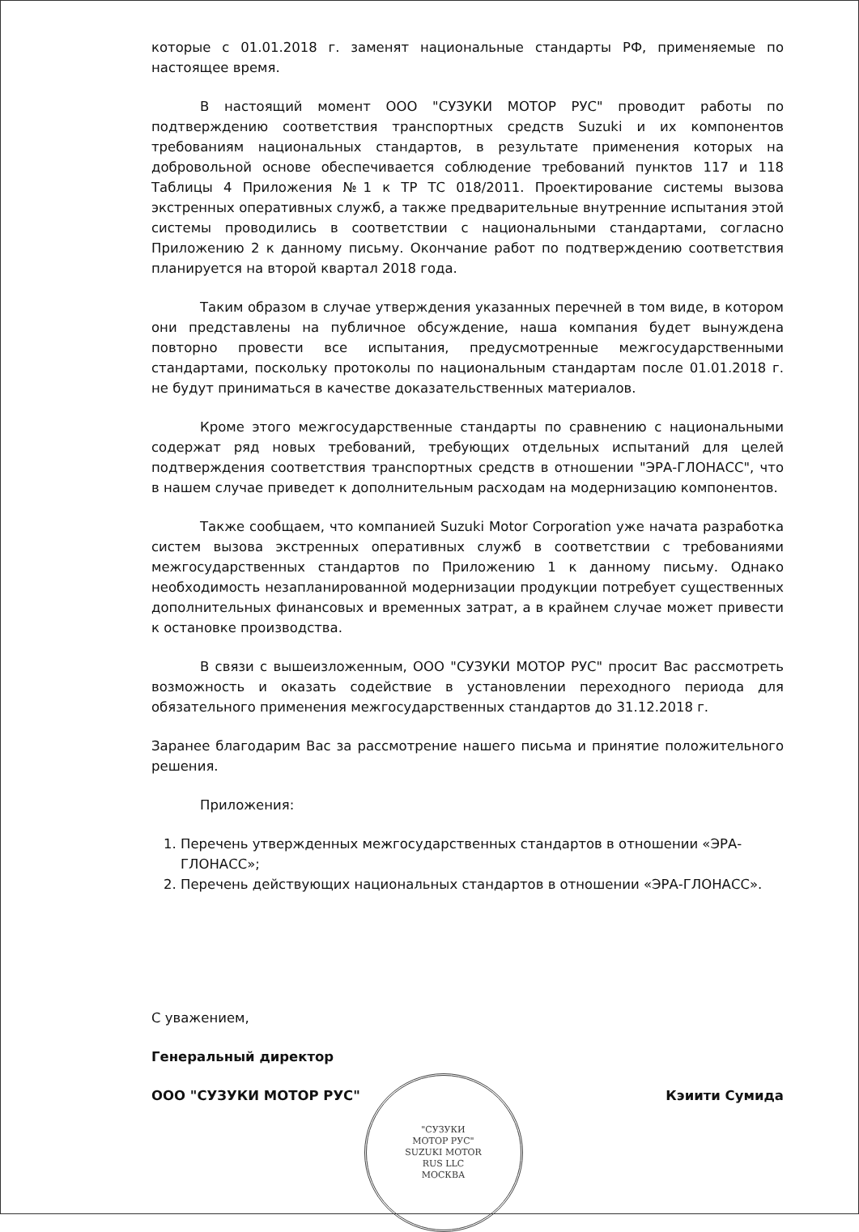которые с 01.01.2018 г. заменят национальные стандарты РФ, применяемые по настоящее время.
В настоящий момент ООО "СУЗУКИ МОТОР РУС" проводит работы по подтверждению соответствия транспортных средств Suzuki и их компонентов требованиям национальных стандартов, в результате применения которых на добровольной основе обеспечивается соблюдение требований пунктов 117 и 118 Таблицы 4 Приложения №1 к ТР ТС 018/2011. Проектирование системы вызова экстренных оперативных служб, а также предварительные внутренние испытания этой системы проводились в соответствии с национальными стандартами, согласно Приложению 2 к данному письму. Окончание работ по подтверждению соответствия планируется на второй квартал 2018 года.
Таким образом в случае утверждения указанных перечней в том виде, в котором они представлены на публичное обсуждение, наша компания будет вынуждена повторно провести все испытания, предусмотренные межгосударственными стандартами, поскольку протоколы по национальным стандартам после 01.01.2018 г. не будут приниматься в качестве доказательственных материалов.
Кроме этого межгосударственные стандарты по сравнению с национальными содержат ряд новых требований, требующих отдельных испытаний для целей подтверждения соответствия транспортных средств в отношении "ЭРА-ГЛОНАСС", что в нашем случае приведет к дополнительным расходам на модернизацию компонентов.
Также сообщаем, что компанией Suzuki Motor Corporation уже начата разработка систем вызова экстренных оперативных служб в соответствии с требованиями межгосударственных стандартов по Приложению 1 к данному письму. Однако необходимость незапланированной модернизации продукции потребует существенных дополнительных финансовых и временных затрат, а в крайнем случае может привести к остановке производства.
В связи с вышеизложенным, ООО "СУЗУКИ МОТОР РУС" просит Вас рассмотреть возможность и оказать содействие в установлении переходного периода для обязательного применения межгосударственных стандартов до 31.12.2018 г.
Заранее благодарим Вас за рассмотрение нашего письма и принятие положительного решения.
Приложения:
1. Перечень утвержденных межгосударственных стандартов в отношении «ЭРА-ГЛОНАСС»;
2. Перечень действующих национальных стандартов в отношении «ЭРА-ГЛОНАСС».
С уважением,
Генеральный директор
ООО "СУЗУКИ МОТОР РУС" Кэиити Сумида
"СУЗУКИ
МОТОР РУС"
SUZUKI MOTOR
RUS LLC
МОСКВА